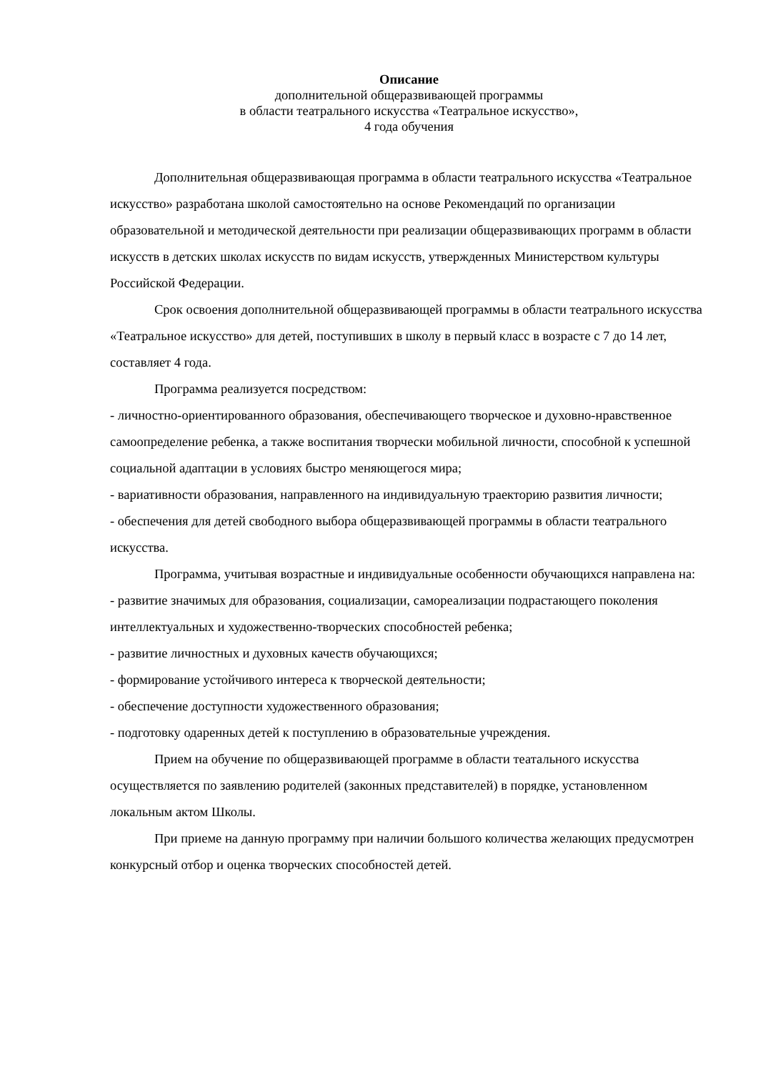Описание
дополнительной общеразвивающей программы
в области театрального искусства «Театральное искусство»,
4 года обучения
Дополнительная общеразвивающая программа в области театрального искусства «Театральное искусство» разработана школой самостоятельно на основе Рекомендаций по организации образовательной и методической деятельности при реализации общеразвивающих программ в области искусств в детских школах искусств по видам искусств, утвержденных Министерством культуры Российской Федерации.
Срок освоения дополнительной общеразвивающей программы в области театрального искусства «Театральное искусство» для детей, поступивших в школу в первый класс в возрасте с 7 до 14 лет, составляет 4 года.
Программа реализуется посредством:
- личностно-ориентированного образования, обеспечивающего творческое и духовно-нравственное самоопределение ребенка, а также воспитания творчески мобильной личности, способной к успешной социальной адаптации в условиях быстро меняющегося мира;
- вариативности образования, направленного на индивидуальную траекторию развития личности;
- обеспечения для детей свободного выбора общеразвивающей программы в области театрального искусства.
Программа, учитывая возрастные и индивидуальные особенности обучающихся направлена на:
- развитие значимых для образования, социализации, самореализации подрастающего поколения интеллектуальных и художественно-творческих способностей ребенка;
- развитие личностных и духовных качеств обучающихся;
- формирование устойчивого интереса к творческой деятельности;
- обеспечение доступности художественного образования;
- подготовку одаренных детей к поступлению в образовательные учреждения.
Прием на обучение по общеразвивающей программе в области театального искусства осуществляется по заявлению родителей (законных представителей) в порядке, установленном локальным актом Школы.
При приеме на данную программу при наличии большого количества желающих предусмотрен конкурсный отбор и оценка творческих способностей детей.